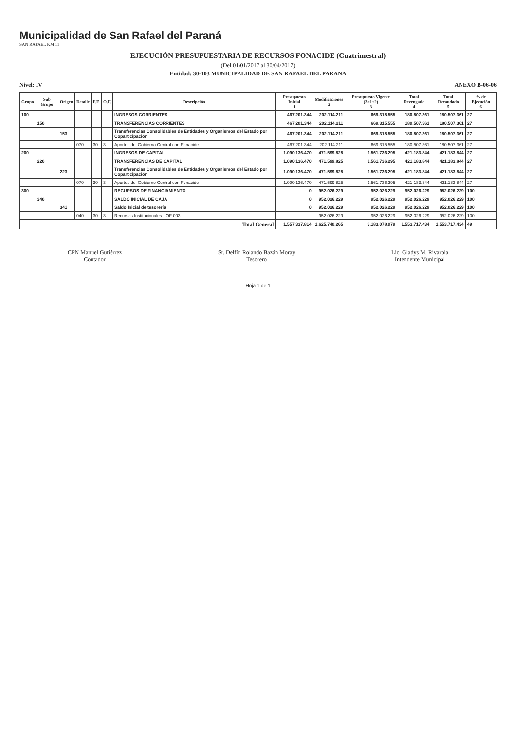Municipalidad de San Rafael del Paraná
SAN RAFAEL KM 11
EJECUCIÓN PRESUPUESTARIA DE RECURSOS FONACIDE (Cuatrimestral)
(Del 01/01/2017 al 30/04/2017)
Entidad: 30-103 MUNICIPALIDAD DE SAN RAFAEL DEL PARANA
Nivel: IV ANEXO B-06-06
| Grupo | Sub Grupo | Origen | Detalle | F.F. | O.F. | Descripción | Presupuesto Inicial 1 | Modificaciones 2 | Presupuesto Vigente (3=1+2) 3 | Total Devengado 4 | Total Recaudado 5 | % de Ejecución 6 |
| --- | --- | --- | --- | --- | --- | --- | --- | --- | --- | --- | --- | --- |
| 100 | | | | | | INGRESOS CORRIENTES | 467.201.344 | 202.114.211 | 669.315.555 | 180.507.361 | 180.507.361 | 27 |
| | 150 | | | | | TRANSFERENCIAS CORRIENTES | 467.201.344 | 202.114.211 | 669.315.555 | 180.507.361 | 180.507.361 | 27 |
| | | 153 | | | | Transferencias Consolidables de Entidades y Organismos del Estado por Coparticipación | 467.201.344 | 202.114.211 | 669.315.555 | 180.507.361 | 180.507.361 | 27 |
| | | | 070 | 30 | 3 | Aportes del Gobierno Central con Fonacide | 467.201.344 | 202.114.211 | 669.315.555 | 180.507.361 | 180.507.361 | 27 |
| 200 | | | | | | INGRESOS DE CAPITAL | 1.090.136.470 | 471.599.825 | 1.561.736.295 | 421.183.844 | 421.183.844 | 27 |
| | 220 | | | | | TRANSFERENCIAS DE CAPITAL | 1.090.136.470 | 471.599.825 | 1.561.736.295 | 421.183.844 | 421.183.844 | 27 |
| | | 223 | | | | Transferencias Consolidables de Entidades y Organismos del Estado por Coparticipación | 1.090.136.470 | 471.599.825 | 1.561.736.295 | 421.183.844 | 421.183.844 | 27 |
| | | | 070 | 30 | 3 | Aportes del Gobierno Central con Fonacide | 1.090.136.470 | 471.599.825 | 1.561.736.295 | 421.183.844 | 421.183.844 | 27 |
| 300 | | | | | | RECURSOS DE FINANCIAMIENTO | 0 | 952.026.229 | 952.026.229 | 952.026.229 | 952.026.229 | 100 |
| | 340 | | | | | SALDO INICIAL DE CAJA | 0 | 952.026.229 | 952.026.229 | 952.026.229 | 952.026.229 | 100 |
| | | 341 | | | | Saldo Inicial de tesorería | 0 | 952.026.229 | 952.026.229 | 952.026.229 | 952.026.229 | 100 |
| | | | 040 | 30 | 3 | Recursos Institucionales - OF 003 | | 952.026.229 | 952.026.229 | 952.026.229 | 952.026.229 | 100 |
| Total General | | | | | | | 1.557.337.814 | 1.625.740.265 | 3.183.078.079 | 1.553.717.434 | 1.553.717.434 | 49 |
CPN Manuel Gutiérrez
Contador
Sr. Delfín Rolando Bazán Moray
Tesorero
Lic. Gladys M. Rivarola
Intendente Municipal
Hoja 1 de 1